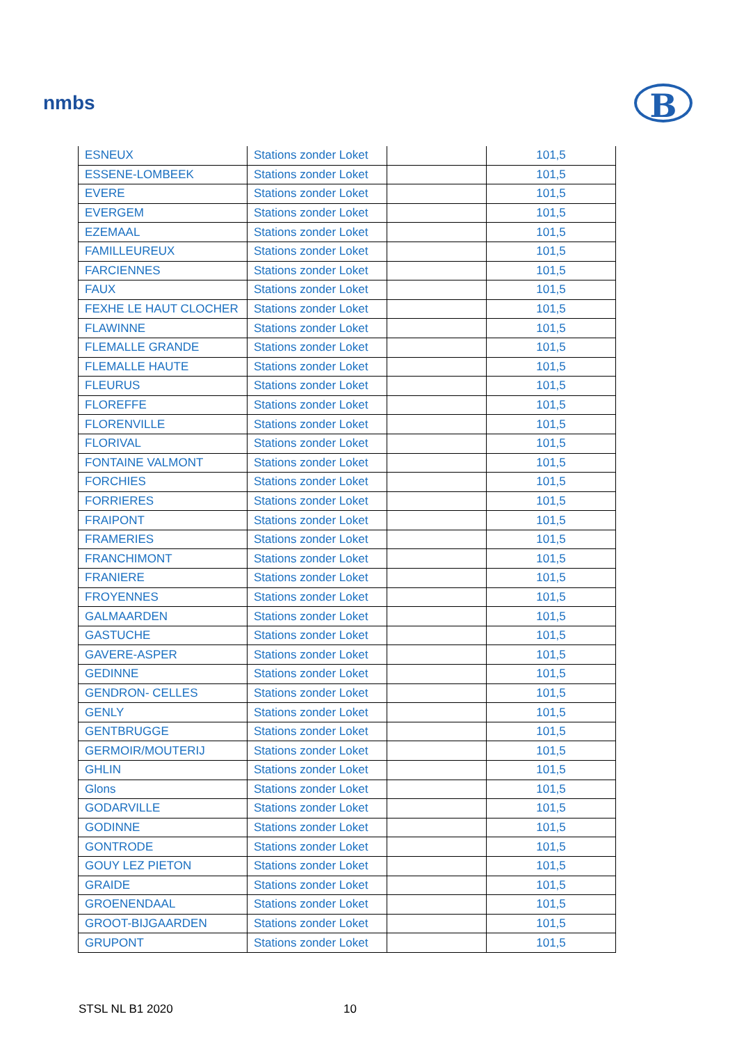nmbs B
| ESNEUX | Stations zonder Loket | | 101,5 |
| ESSENE-LOMBEEK | Stations zonder Loket | | 101,5 |
| EVERE | Stations zonder Loket | | 101,5 |
| EVERGEM | Stations zonder Loket | | 101,5 |
| EZEMAAL | Stations zonder Loket | | 101,5 |
| FAMILLEUREUX | Stations zonder Loket | | 101,5 |
| FARCIENNES | Stations zonder Loket | | 101,5 |
| FAUX | Stations zonder Loket | | 101,5 |
| FEXHE LE HAUT CLOCHER | Stations zonder Loket | | 101,5 |
| FLAWINNE | Stations zonder Loket | | 101,5 |
| FLEMALLE GRANDE | Stations zonder Loket | | 101,5 |
| FLEMALLE HAUTE | Stations zonder Loket | | 101,5 |
| FLEURUS | Stations zonder Loket | | 101,5 |
| FLOREFFE | Stations zonder Loket | | 101,5 |
| FLORENVILLE | Stations zonder Loket | | 101,5 |
| FLORIVAL | Stations zonder Loket | | 101,5 |
| FONTAINE VALMONT | Stations zonder Loket | | 101,5 |
| FORCHIES | Stations zonder Loket | | 101,5 |
| FORRIERES | Stations zonder Loket | | 101,5 |
| FRAIPONT | Stations zonder Loket | | 101,5 |
| FRAMERIES | Stations zonder Loket | | 101,5 |
| FRANCHIMONT | Stations zonder Loket | | 101,5 |
| FRANIERE | Stations zonder Loket | | 101,5 |
| FROYENNES | Stations zonder Loket | | 101,5 |
| GALMAARDEN | Stations zonder Loket | | 101,5 |
| GASTUCHE | Stations zonder Loket | | 101,5 |
| GAVERE-ASPER | Stations zonder Loket | | 101,5 |
| GEDINNE | Stations zonder Loket | | 101,5 |
| GENDRON- CELLES | Stations zonder Loket | | 101,5 |
| GENLY | Stations zonder Loket | | 101,5 |
| GENTBRUGGE | Stations zonder Loket | | 101,5 |
| GERMOIR/MOUTERIJ | Stations zonder Loket | | 101,5 |
| GHLIN | Stations zonder Loket | | 101,5 |
| Glons | Stations zonder Loket | | 101,5 |
| GODARVILLE | Stations zonder Loket | | 101,5 |
| GODINNE | Stations zonder Loket | | 101,5 |
| GONTRODE | Stations zonder Loket | | 101,5 |
| GOUY LEZ PIETON | Stations zonder Loket | | 101,5 |
| GRAIDE | Stations zonder Loket | | 101,5 |
| GROENENDAAL | Stations zonder Loket | | 101,5 |
| GROOT-BIJGAARDEN | Stations zonder Loket | | 101,5 |
| GRUPONT | Stations zonder Loket | | 101,5 |
STSL NL B1 2020 10